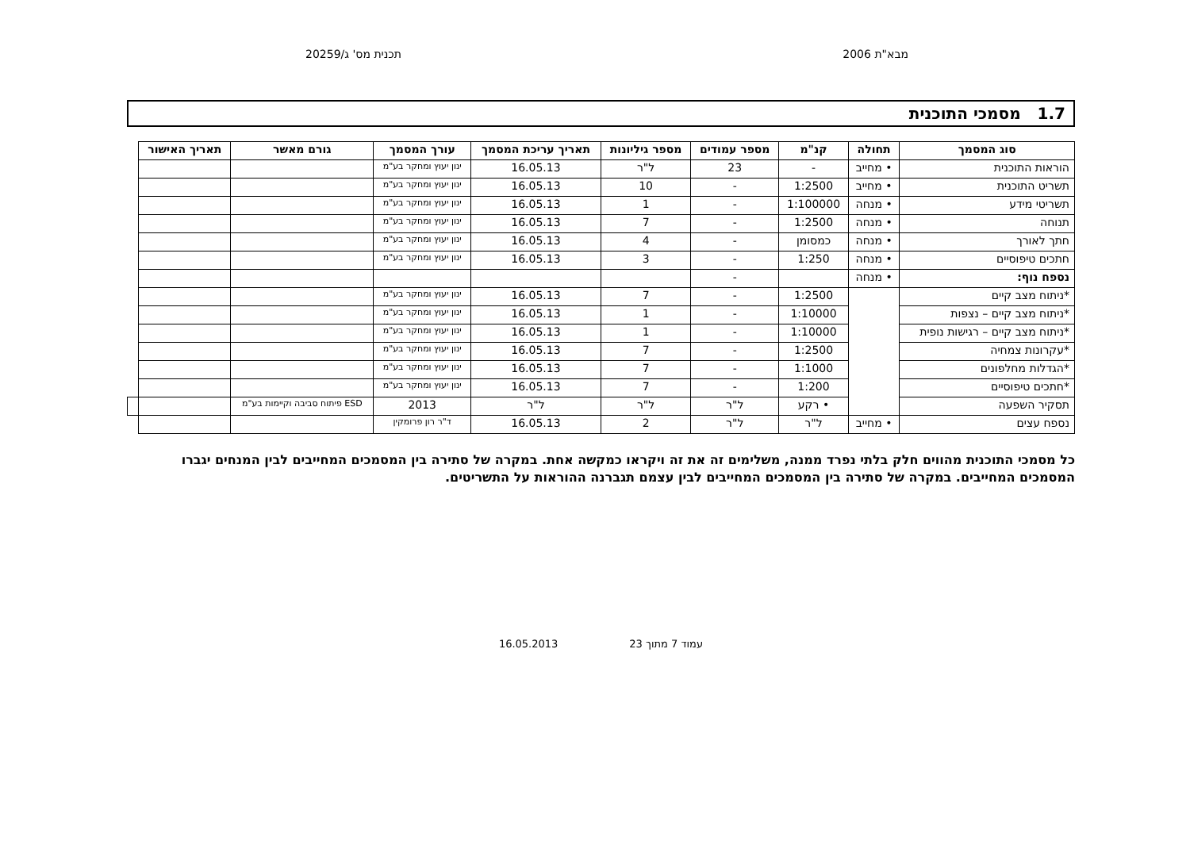מבא"ת 2006 תכנית מס' ג/20259
1.7 מסמכי התוכנית
| סוג המסמך | תחולה | קנ"מ | מספר עמודים | מספר גיליונות | תאריך עריכת המסמך | עורך המסמך | גורם מאשר | תאריך האישור | |
| --- | --- | --- | --- | --- | --- | --- | --- | --- | --- |
| הוראות התוכנית | • מחייב | - | 23 | ל"ר | 16.05.13 | ינון יעוץ ומחקר בע"מ | | | |
| תשריט התוכנית | • מחייב | 1:2500 | - | 10 | 16.05.13 | ינון יעוץ ומחקר בע"מ | | | |
| תשריטי מידע | • מנחה | 1:100000 | - | 1 | 16.05.13 | ינון יעוץ ומחקר בע"מ | | | |
| תנוחה | • מנחה | 1:2500 | - | 7 | 16.05.13 | ינון יעוץ ומחקר בע"מ | | | |
| חתך לאורך | • מנחה | כמסומן | - | 4 | 16.05.13 | ינון יעוץ ומחקר בע"מ | | | |
| חתכים טיפוסיים | • מנחה | 1:250 | - | 3 | 16.05.13 | ינון יעוץ ומחקר בע"מ | | | |
| נספח נוף: | • מנחה | | - | | | | | | |
| *ניתוח מצב קיים | | 1:2500 | - | 7 | 16.05.13 | ינון יעוץ ומחקר בע"מ | | | |
| *ניתוח מצב קיים – נצפות | | 1:10000 | - | 1 | 16.05.13 | ינון יעוץ ומחקר בע"מ | | | |
| *ניתוח מצב קיים – רגישות נופית | | 1:10000 | - | 1 | 16.05.13 | ינון יעוץ ומחקר בע"מ | | | |
| *עקרונות צמחיה | | 1:2500 | - | 7 | 16.05.13 | ינון יעוץ ומחקר בע"מ | | | |
| *הגדלות מחלפונים | | 1:1000 | - | 7 | 16.05.13 | ינון יעוץ ומחקר בע"מ | | | |
| *חתכים טיפוסיים | | 1:200 | - | 7 | 16.05.13 | ינון יעוץ ומחקר בע"מ | | | |
| תסקיר השפעה | | • רקע | ל"ר | ל"ר | ל"ר | 2013 | ESD פיתוח סביבה וקיימות בע"מ | | |
| נספח עצים | • מחייב | ל"ר | ל"ר | 2 | 16.05.13 | ד"ר רון פרומקין | | | |
כל מסמכי התוכנית מהווים חלק בלתי נפרד ממנה, משלימים זה את זה ויקראו כמקשה אחת. במקרה של סתירה בין המסמכים המחייבים לבין המנחים יגברו המסמכים המחייבים. במקרה של סתירה בין המסמכים המחייבים לבין עצמם תגברנה ההוראות על התשריטים.
עמוד 7 מתוך 23 16.05.2013